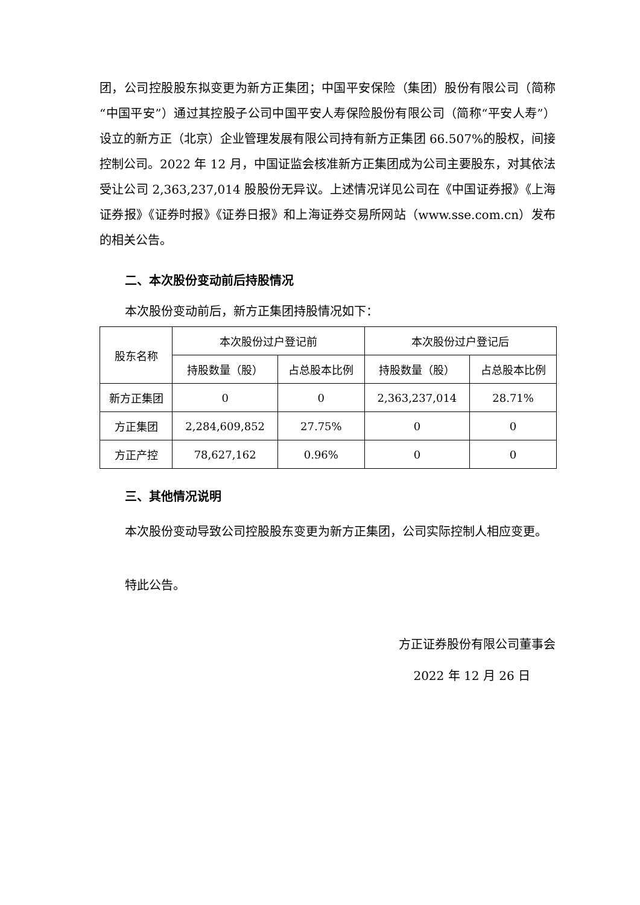团，公司控股股东拟变更为新方正集团；中国平安保险（集团）股份有限公司（简称“中国平安”）通过其控股子公司中国平安人寿保险股份有限公司（简称“平安人寿”）设立的新方正（北京）企业管理发展有限公司持有新方正集团 66.507%的股权，间接控制公司。2022 年 12 月，中国证监会核准新方正集团成为公司主要股东，对其依法受让公司 2,363,237,014 股股份无异议。上述情况详见公司在《中国证券报》《上海证券报》《证券时报》《证券日报》和上海证券交易所网站（www.sse.com.cn）发布的相关公告。
二、本次股份变动前后持股情况
本次股份变动前后，新方正集团持股情况如下：
| 股东名称 | 本次股份过户登记前 | | 本次股份过户登记后 | |
| --- | --- | --- | --- | --- |
| | 持股数量（股） | 占总股本比例 | 持股数量（股） | 占总股本比例 |
| 新方正集团 | 0 | 0 | 2,363,237,014 | 28.71% |
| 方正集团 | 2,284,609,852 | 27.75% | 0 | 0 |
| 方正产控 | 78,627,162 | 0.96% | 0 | 0 |
三、其他情况说明
本次股份变动导致公司控股股东变更为新方正集团，公司实际控制人相应变更。
特此公告。
方正证券股份有限公司董事会
2022 年 12 月 26 日